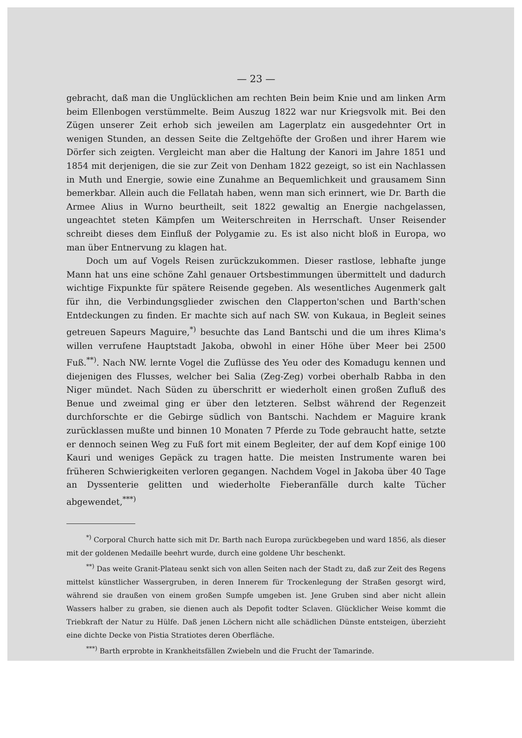— 23 —
gebracht, daß man die Unglücklichen am rechten Bein beim Knie und am linken Arm beim Ellen­bogen verstümmelte. Beim Auszug 1822 war nur Kriegsvolk mit. Bei den Zügen unserer Zeit erhob sich jeweilen am Lagerplatz ein ausgedehnter Ort in wenigen Stunden, an dessen Seite die Zeltgehöfte der Großen und ihrer Harem wie Dörfer sich zeigten. Vergleicht man aber die Haltung der Kanori im Jahre 1851 und 1854 mit derjenigen, die sie zur Zeit von Denham 1822 gezeigt, so ist ein Nachlassen in Muth und Energie, sowie eine Zunahme an Bequemlichkeit und grausamem Sinn bemerkbar. Allein auch die Fellatah haben, wenn man sich erinnert, wie Dr. Barth die Armee Alius in Wurno beurtheilt, seit 1822 gewaltig an Energie nachgelassen, ungeachtet steten Kämpfen um Weiterschreiten in Herrschaft. Unser Reisender schreibt dieses dem Einfluß der Polygamie zu. Es ist also nicht bloß in Europa, wo man über Entnervung zu klagen hat.
Doch um auf Vogels Reisen zurückzukommen. Dieser rastlose, lebhafte junge Mann hat uns eine schöne Zahl genauer Ortsbestimmungen übermittelt und dadurch wichtige Fixpunkte für spätere Reisende gegeben. Als wesentliches Augenmerk galt für ihn, die Verbindungsglieder zwischen den Clapperton'schen und Barth'schen Entdeckungen zu finden. Er machte sich auf nach SW. von Kukaua, in Begleit seines getreuen Sapeurs Maguire,<sup>*)</sup> besuchte das Land Bantschi und die um ihres Klima's willen verrufene Hauptstadt Jakoba, obwohl in einer Höhe über Meer bei 2500 Fuß.<sup>**)</sup>. Nach NW. lernte Vogel die Zuflüsse des Yeu oder des Komadugu kennen und diejenigen des Flusses, welcher bei Salia (Zeg-Zeg) vorbei oberhalb Rabba in den Niger mündet. Nach Süden zu überschritt er wiederholt einen großen Zufluß des Benue und zweimal ging er über den letzteren. Selbst während der Regenzeit durchforschte er die Gebirge südlich von Bantschi. Nachdem er Maguire krank zurücklassen mußte und binnen 10 Monaten 7 Pferde zu Tode gebraucht hatte, setzte er dennoch seinen Weg zu Fuß fort mit einem Begleiter, der auf dem Kopf einige 100 Kauri und weniges Gepäck zu tragen hatte. Die meisten Instru­mente waren bei früheren Schwierigkeiten verloren gegangen. Nachdem Vogel in Jakoba über 40 Tage an Dyssenterie gelitten und wiederholte Fieberanfälle durch kalte Tücher abgewendet,<sup>***)</sup>
<sup>*)</sup> Corporal Church hatte sich mit Dr. Barth nach Europa zurückbegeben und ward 1856, als dieser mit der goldenen Medaille beehrt wurde, durch eine goldene Uhr beschenkt.
<sup>**)</sup> Das weite Granit-Plateau senkt sich von allen Seiten nach der Stadt zu, daß zur Zeit des Regens mittelst künstlicher Wassergruben, in deren Innerem für Trockenlegung der Straßen gesorgt wird, während sie draußen von einem großen Sumpfe umgeben ist. Jene Gruben sind aber nicht allein Wassers halber zu graben, sie dienen auch als Depofit todter Sclaven. Glücklicher Weise kommt die Triebkraft der Natur zu Hülfe. Daß jenen Löchern nicht alle schädlichen Dünste entsteigen, überzieht eine dichte Decke von Pistia Stratiotes deren Oberfläche.
<sup>***)</sup> Barth erprobte in Krankheitsfällen Zwiebeln und die Frucht der Tamarinde.